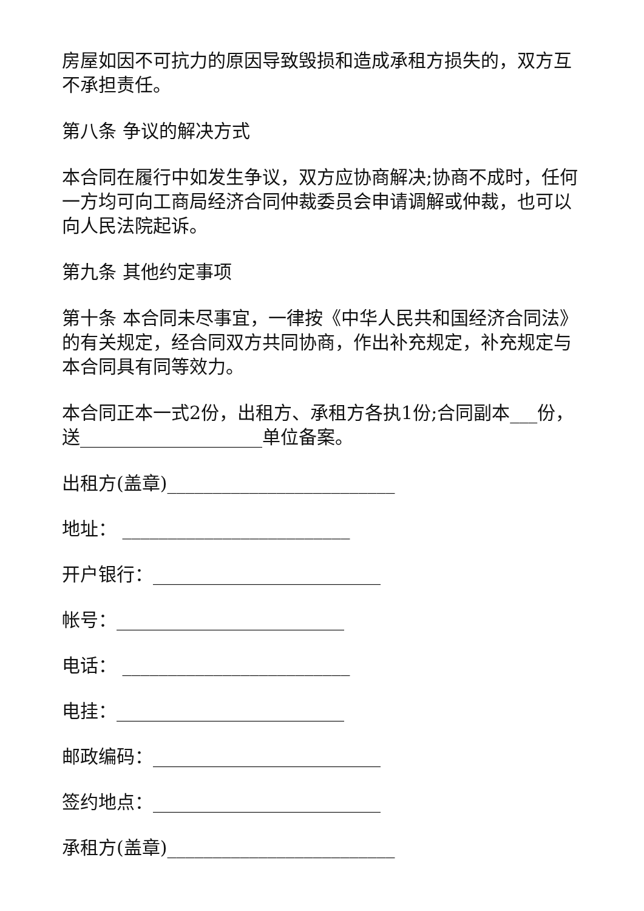房屋如因不可抗力的原因导致毁损和造成承租方损失的，双方互不承担责任。
第八条 争议的解决方式
本合同在履行中如发生争议，双方应协商解决;协商不成时，任何一方均可向工商局经济合同仲裁委员会申请调解或仲裁，也可以向人民法院起诉。
第九条 其他约定事项
第十条 本合同未尽事宜，一律按《中华人民共和国经济合同法》的有关规定，经合同双方共同协商，作出补充规定，补充规定与本合同具有同等效力。
本合同正本一式2份，出租方、承租方各执1份;合同副本___份，送____________________单位备案。
出租方(盖章)_________________________
地址： _________________________
开户银行：_________________________
帐号：_________________________
电话： _________________________
电挂：_________________________
邮政编码：_________________________
签约地点：_________________________
承租方(盖章)_________________________